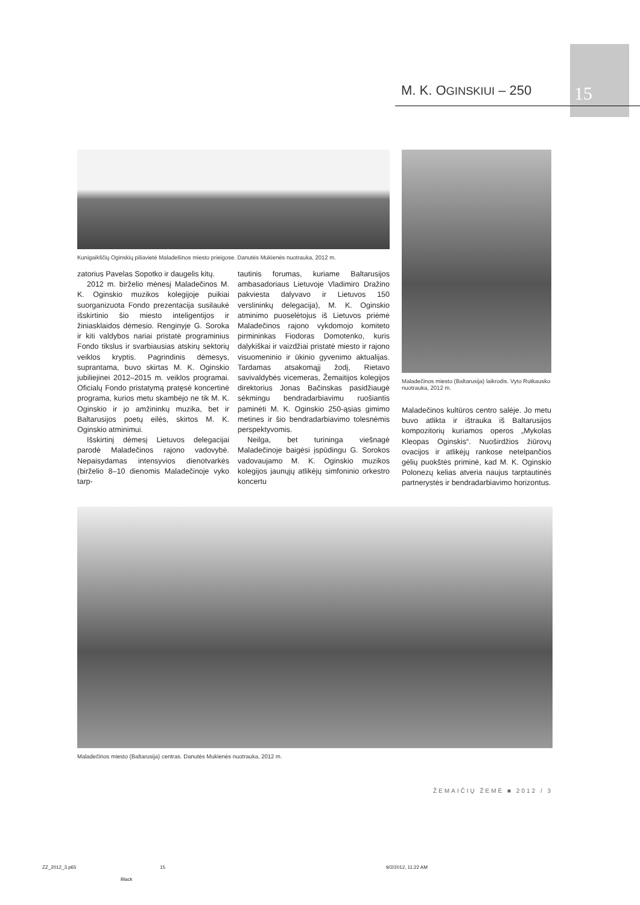M. K. OGINSKIUI – 250 15
Kunigaikščių Oginskių piliavietė Maladešinos miesto prieigose. Danutės Mukienės nuotrauka, 2012 m.
zatorius Pavelas Sopotko ir daugelis kitų.
2012 m. birželio mėnesį Maladečinos M. K. Oginskio muzikos kolegijoje puikiai suorganizuota Fondo prezentacija susilaukė išskirtinio šio miesto inteligentijos ir žiniasklaidos dėmesio. Renginyje G. Soroka ir kiti valdybos nariai pristatė programinius Fondo tikslus ir svarbiausias atskirų sektorių veiklos kryptis. Pagrindinis dėmesys, suprantama, buvo skirtas M. K. Oginskio jubiliejinei 2012–2015 m. veiklos programai. Oficialų Fondo pristatymą pratęsė koncertinė programa, kurios metu skambėjo ne tik M. K. Oginskio ir jo amžininkų muzika, bet ir Baltarusijos poetų eilės, skirtos M. K. Oginskio atminimui.
Išskirtinį dėmesį Lietuvos delegacijai parodė Maladečinos rajono vadovybė. Nepaisydamas intensyvios dienotvarkės (birželio 8–10 dienomis Maladečinoje vyko tarp-
tautinis forumas, kuriame Baltarusijos ambasadoriaus Lietuvoje Vladimiro Dražino pakviesta dalyvavo ir Lietuvos 150 verslininkų delegacija), M. K. Oginskio atminimo puoselėtojus iš Lietuvos priėmė Maladečinos rajono vykdomojo komiteto pirmininkas Fiodoras Domotenko, kuris dalykiškai ir vaizdžiai pristatė miesto ir rajono visuomeninio ir ūkinio gyvenimo aktualijas. Tardamas atsakomąjį žodį, Rietavo savivaldybės vicemeras, Žemaitijos kolegijos direktorius Jonas Bačinskas pasidžiaugė sėkmingu bendradarbiavimu ruošiantis paminėti M. K. Oginskio 250-ąsias gimimo metines ir šio bendradarbiavimo tolesnėmis perspektyvomis.
Neilga, bet turininga viešnagė Maladečinoje baigėsi įspūdingu G. Sorokos vadovaujamo M. K. Oginskio muzikos kolegijos jaunųjų atlikėjų simfoninio orkestro koncertu
Maladečinos miesto (Baltarusija) laikrodis. Vyto Rutkausko nuotrauka, 2012 m.
Maladečinos kultūros centro salėje. Jo metu buvo atlikta ir ištrauka iš Baltarusijos kompozitorių kuriamos operos „Mykolas Kleopas Oginskis“. Nuoširdžios žiūrovų ovacijos ir atlikėjų rankose netelpančios gėlių puokštės priminė, kad M. K. Oginskio Polonezų kelias atveria naujus tarptautinės partnerystės ir bendradarbiavimo horizontus.
Maladečinos miesto (Baltarusija) centras. Danutės Mukienės nuotrauka, 2012 m.
ŽEMAIČIŲ ŽEMĖ ■ 2012 / 3
ZZ_2012_3.p65 15 9/2/2012, 11:22 AM
Black